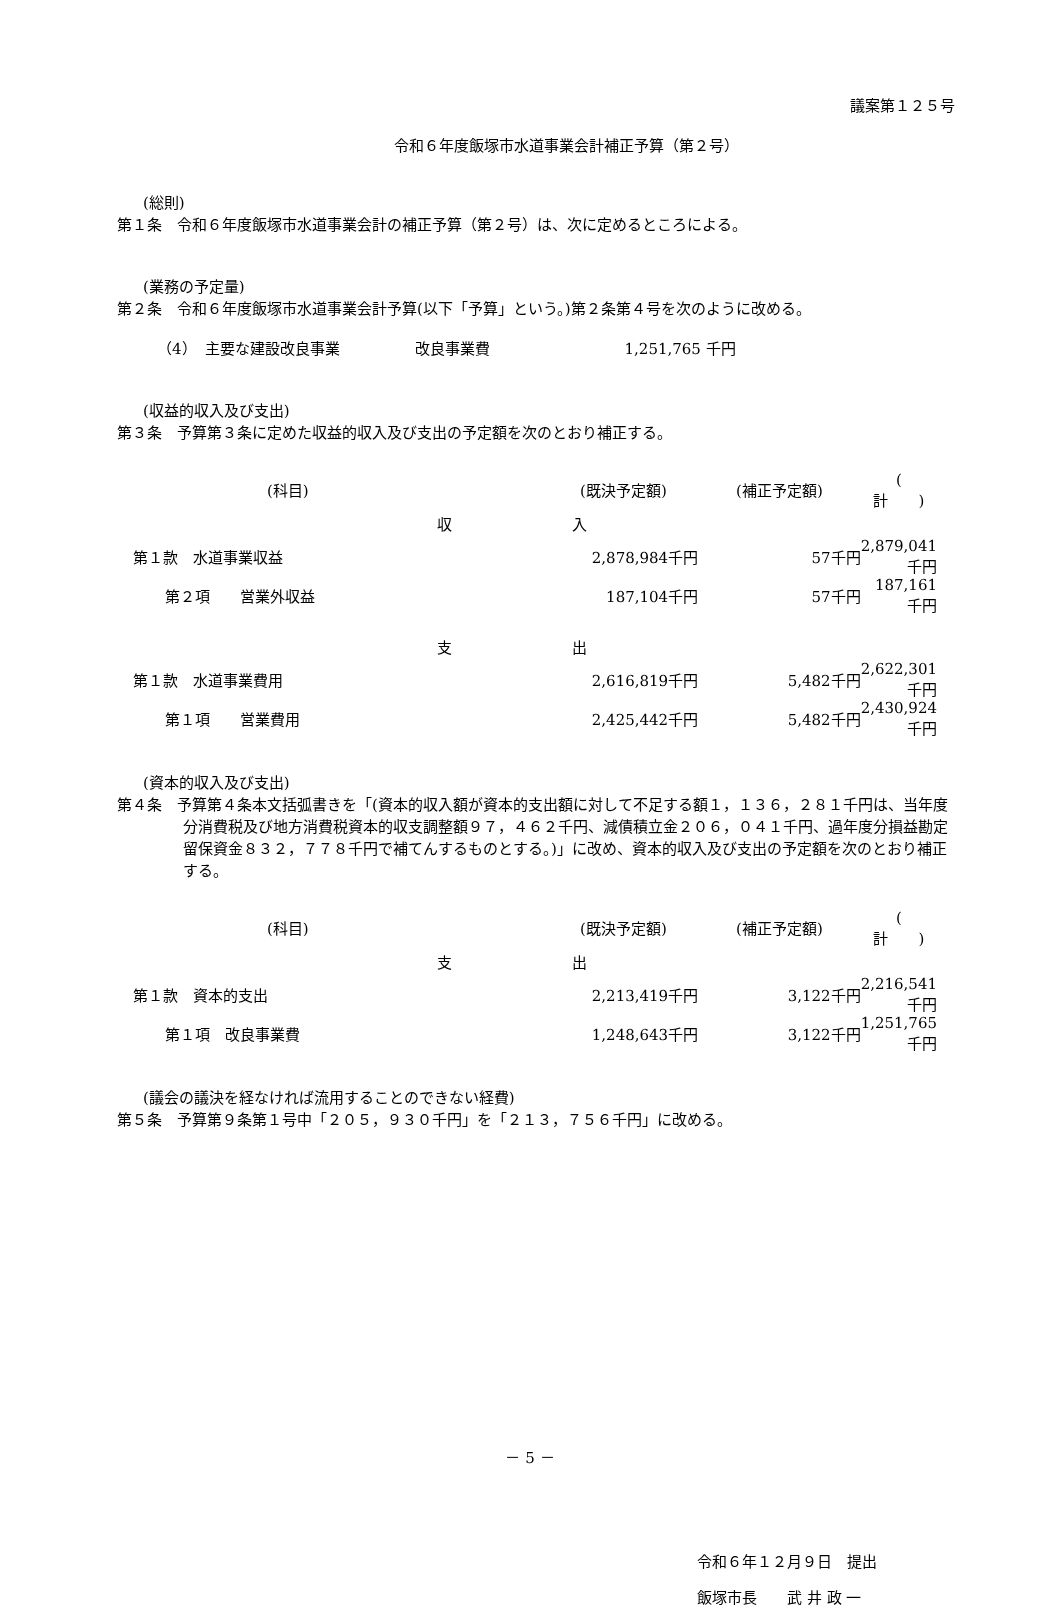議案第１２５号
令和６年度飯塚市水道事業会計補正予算（第２号）
(総則)
第１条　令和６年度飯塚市水道事業会計の補正予算（第２号）は、次に定めるところによる。
(業務の予定量)
第２条　令和６年度飯塚市水道事業会計予算(以下「予算」という。)第２条第４号を次のように改める。
（4）　主要な建設改良事業　　　　　改良事業費　　　　　　　　　1,251,765 千円
(収益的収入及び支出)
第３条　予算第３条に定めた収益的収入及び支出の予定額を次のとおり補正する。
| (科目) | (既決予定額) | (補正予定額) | ( 計 ) |
| 収 入 | | | |
| 第１款 水道事業収益 | 2,878,984千円 | 57千円 | 2,879,041千円 |
| 第２項 営業外収益 | 187,104千円 | 57千円 | 187,161千円 |
| 支 出 | | | |
| 第１款 水道事業費用 | 2,616,819千円 | 5,482千円 | 2,622,301千円 |
| 第１項 営業費用 | 2,425,442千円 | 5,482千円 | 2,430,924千円 |
(資本的収入及び支出)
第４条　予算第４条本文括弧書きを「(資本的収入額が資本的支出額に対して不足する額１，１３６，２８１千円は、当年度分消費税及び地方消費税資本的収支調整額９７，４６２千円、減債積立金２０６，０４１千円、過年度分損益勘定留保資金８３２，７７８千円で補てんするものとする。)」に改め、資本的収入及び支出の予定額を次のとおり補正する。
| (科目) | (既決予定額) | (補正予定額) | ( 計 ) |
| 支 出 | | | |
| 第１款 資本的支出 | 2,213,419千円 | 3,122千円 | 2,216,541千円 |
| 第１項 改良事業費 | 1,248,643千円 | 3,122千円 | 1,251,765千円 |
(議会の議決を経なければ流用することのできない経費)
第５条　予算第９条第１号中「２０５，９３０千円」を「２１３，７５６千円」に改める。
令和６年１２月９日　提出
飯塚市長　　武 井 政 一
－ 5 －